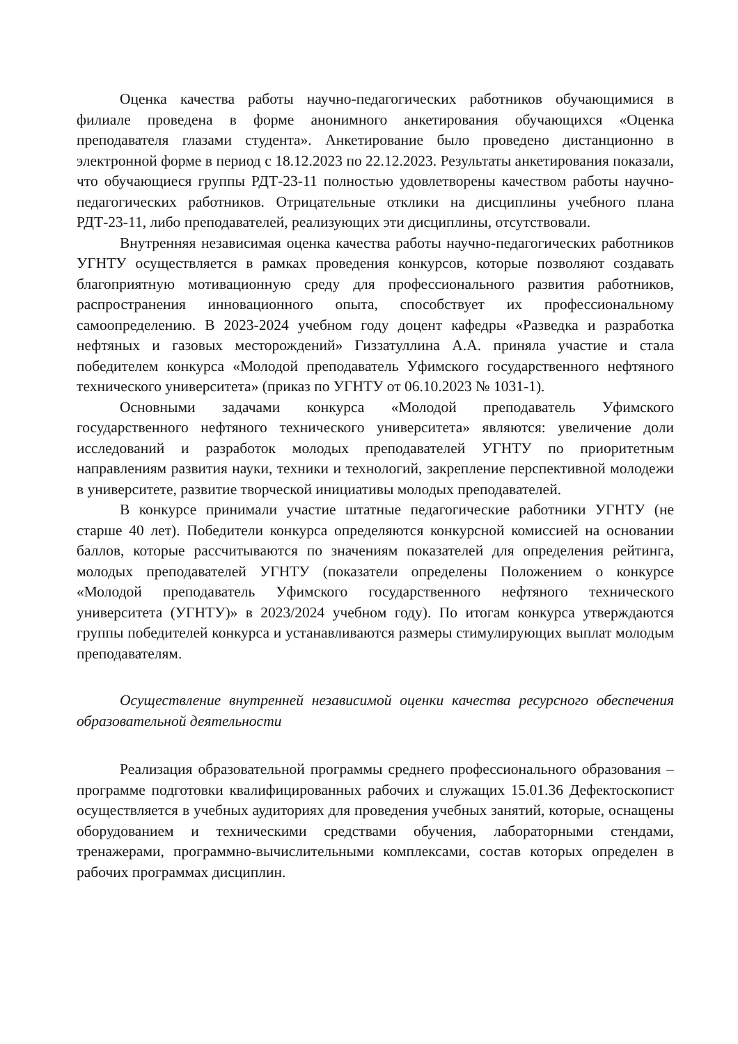Оценка качества работы научно-педагогических работников обучающимися в филиале проведена в форме анонимного анкетирования обучающихся «Оценка преподавателя глазами студента». Анкетирование было проведено дистанционно в электронной форме в период с 18.12.2023 по 22.12.2023. Результаты анкетирования показали, что обучающиеся группы РДТ-23-11 полностью удовлетворены качеством работы научно-педагогических работников. Отрицательные отклики на дисциплины учебного плана РДТ-23-11, либо преподавателей, реализующих эти дисциплины, отсутствовали.
Внутренняя независимая оценка качества работы научно-педагогических работников УГНТУ осуществляется в рамках проведения конкурсов, которые позволяют создавать благоприятную мотивационную среду для профессионального развития работников, распространения инновационного опыта, способствует их профессиональному самоопределению. В 2023-2024 учебном году доцент кафедры «Разведка и разработка нефтяных и газовых месторождений» Гиззатуллина А.А. приняла участие и стала победителем конкурса «Молодой преподаватель Уфимского государственного нефтяного технического университета» (приказ по УГНТУ от 06.10.2023 № 1031-1).
Основными задачами конкурса «Молодой преподаватель Уфимского государственного нефтяного технического университета» являются: увеличение доли исследований и разработок молодых преподавателей УГНТУ по приоритетным направлениям развития науки, техники и технологий, закрепление перспективной молодежи в университете, развитие творческой инициативы молодых преподавателей.
В конкурсе принимали участие штатные педагогические работники УГНТУ (не старше 40 лет). Победители конкурса определяются конкурсной комиссией на основании баллов, которые рассчитываются по значениям показателей для определения рейтинга, молодых преподавателей УГНТУ (показатели определены Положением о конкурсе «Молодой преподаватель Уфимского государственного нефтяного технического университета (УГНТУ)» в 2023/2024 учебном году). По итогам конкурса утверждаются группы победителей конкурса и устанавливаются размеры стимулирующих выплат молодым преподавателям.
Осуществление внутренней независимой оценки качества ресурсного обеспечения образовательной деятельности
Реализация образовательной программы среднего профессионального образования – программе подготовки квалифицированных рабочих и служащих 15.01.36 Дефектоскопист осуществляется в учебных аудиториях для проведения учебных занятий, которые, оснащены оборудованием и техническими средствами обучения, лабораторными стендами, тренажерами, программно-вычислительными комплексами, состав которых определен в рабочих программах дисциплин.